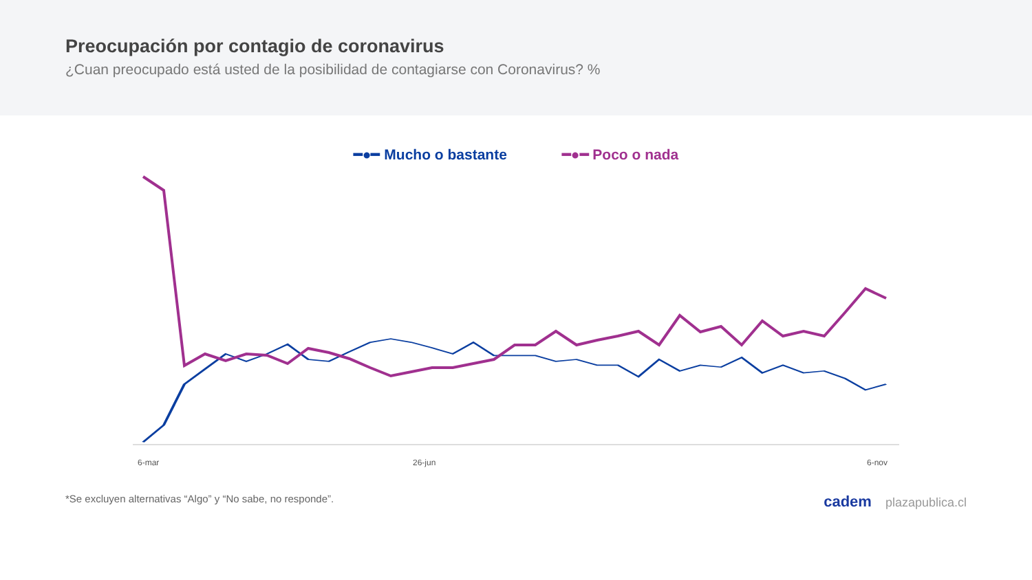Preocupación por contagio de coronavirus
¿Cuan preocupado está usted de la posibilidad de contagiarse con Coronavirus? %
━●━ Mucho o bastante ━●━ Poco o nada
6-mar
26-jun
6-nov
*Se excluyen alternativas “Algo” y “No sabe, no responde”. cadem plazapublica.cl